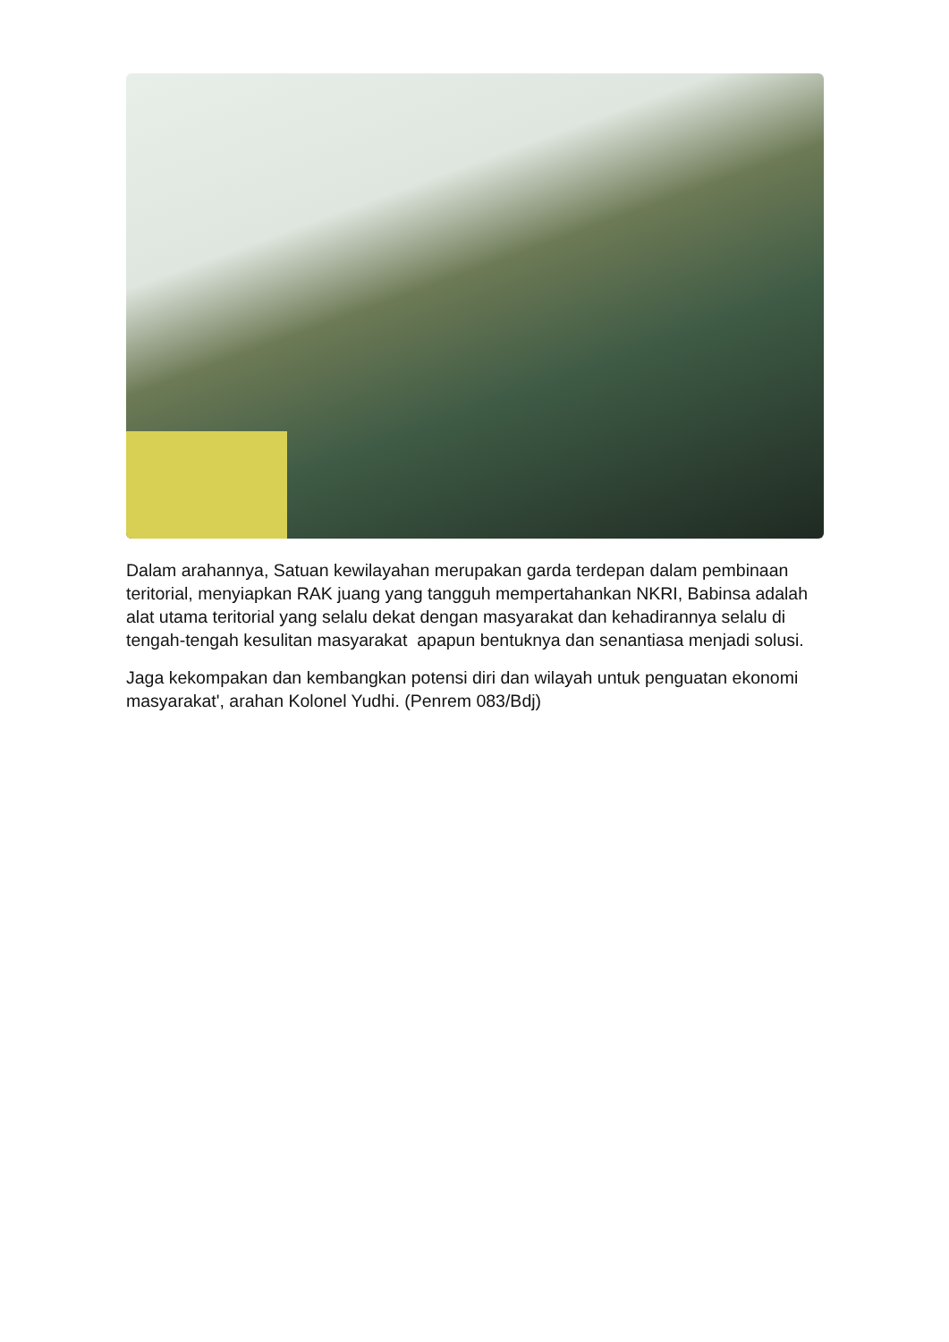Dalam arahannya, Satuan kewilayahan merupakan garda terdepan dalam pembinaan teritorial, menyiapkan RAK juang yang tangguh mempertahankan NKRI, Babinsa adalah alat utama teritorial yang selalu dekat dengan masyarakat dan kehadirannya selalu di tengah-tengah kesulitan masyarakat apapun bentuknya dan senantiasa menjadi solusi.
Jaga kekompakan dan kembangkan potensi diri dan wilayah untuk penguatan ekonomi masyarakat', arahan Kolonel Yudhi. (Penrem 083/Bdj)